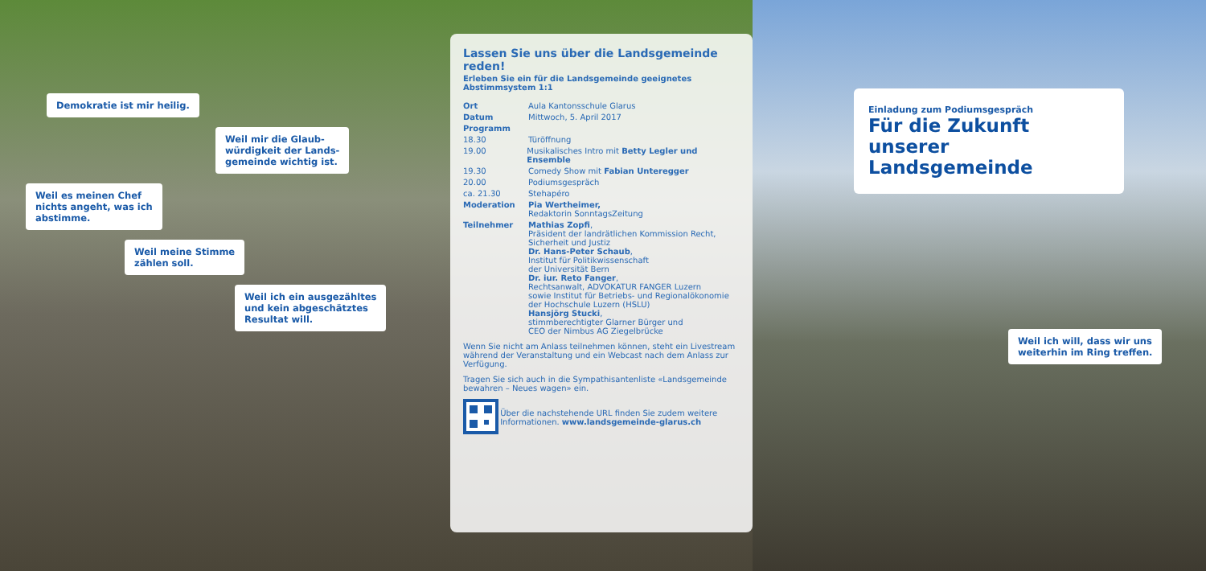Demokratie ist mir heilig.
Weil mir die Glaub-
würdigkeit der Lands-
gemeinde wichtig ist.
Weil es meinen Chef
nichts angeht, was ich
abstimme.
Weil meine Stimme
zählen soll.
Weil ich ein ausgezähltes
und kein abgeschätztes
Resultat will.
Lassen Sie uns über die Landsgemeinde reden!
Erleben Sie ein für die Landsgemeinde geeignetes Abstimmsystem 1:1
Ort Aula Kantonsschule Glarus
Datum Mittwoch, 5. April 2017
Programm
18.30 Türöffnung
19.00 Musikalisches Intro mit Betty Legler und Ensemble
19.30 Comedy Show mit Fabian Unteregger
20.00 Podiumsgespräch
ca. 21.30 Stehapéro
Moderation Pia Wertheimer,
Redaktorin SonntagsZeitung
Teilnehmer Mathias Zopfi,
Präsident der landrätlichen Kommission Recht,
Sicherheit und Justiz
Dr. Hans-Peter Schaub,
Institut für Politikwissenschaft
der Universität Bern
Dr. iur. Reto Fanger,
Rechtsanwalt, ADVOKATUR FANGER Luzern
sowie Institut für Betriebs- und Regionalökonomie
der Hochschule Luzern (HSLU)
Hansjörg Stucki,
stimmberechtigter Glarner Bürger und
CEO der Nimbus AG Ziegelbrücke
Wenn Sie nicht am Anlass teilnehmen können, steht ein Livestream während der Veranstaltung und ein Webcast nach dem Anlass zur Verfügung.
Tragen Sie sich auch in die Sympathisantenliste «Landsgemeinde bewahren – Neues wagen» ein.
Über die nachstehende URL finden Sie zudem weitere Informationen. www.landsgemeinde-glarus.ch
Einladung zum Podiumsgespräch
Für die Zukunft unserer Landsgemeinde
Weil ich will, dass wir uns
weiterhin im Ring treffen.